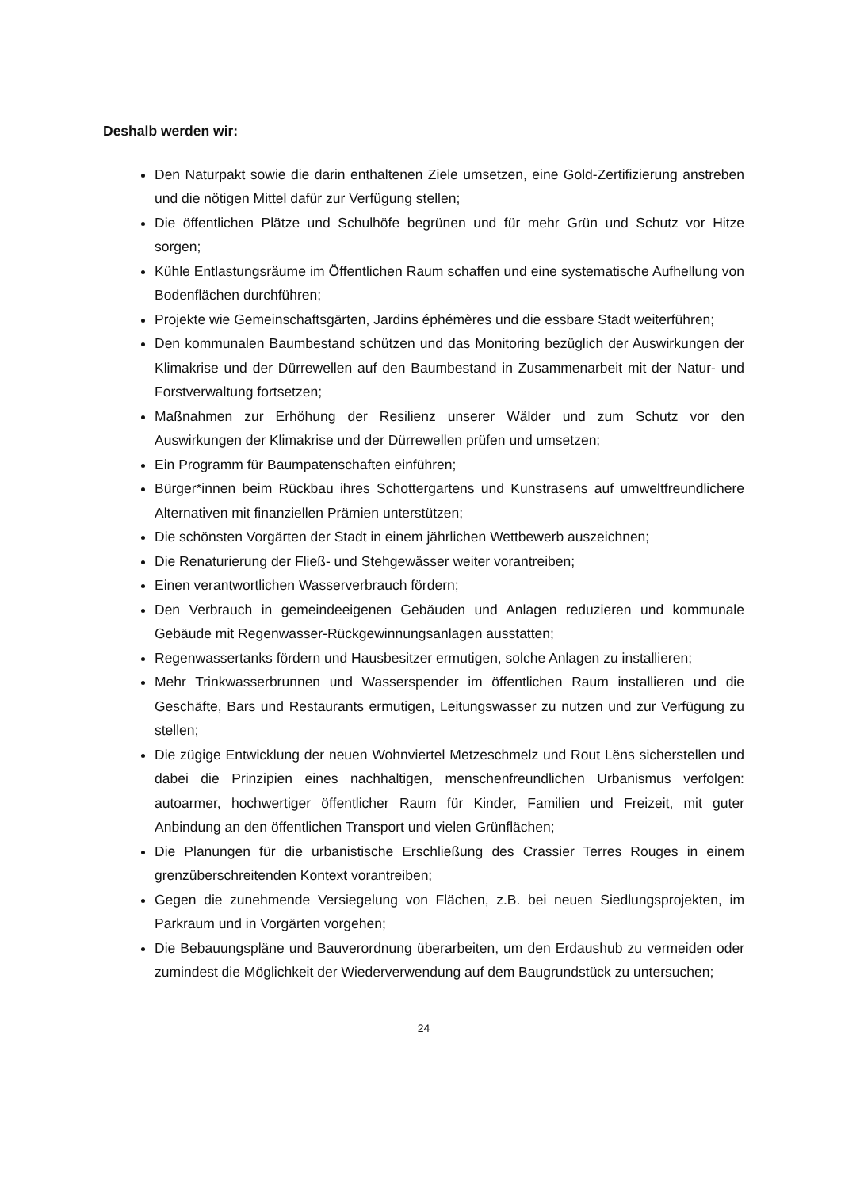Deshalb werden wir:
Den Naturpakt sowie die darin enthaltenen Ziele umsetzen, eine Gold-Zertifizierung anstreben und die nötigen Mittel dafür zur Verfügung stellen;
Die öffentlichen Plätze und Schulhöfe begrünen und für mehr Grün und Schutz vor Hitze sorgen;
Kühle Entlastungsräume im Öffentlichen Raum schaffen und eine systematische Aufhellung von Bodenflächen durchführen;
Projekte wie Gemeinschaftsgärten, Jardins éphémères und die essbare Stadt weiterführen;
Den kommunalen Baumbestand schützen und das Monitoring bezüglich der Auswirkungen der Klimakrise und der Dürrewellen auf den Baumbestand in Zusammenarbeit mit der Natur- und Forstverwaltung fortsetzen;
Maßnahmen zur Erhöhung der Resilienz unserer Wälder und zum Schutz vor den Auswirkungen der Klimakrise und der Dürrewellen prüfen und umsetzen;
Ein Programm für Baumpatenschaften einführen;
Bürger*innen beim Rückbau ihres Schottergartens und Kunstrasens auf umweltfreundlichere Alternativen mit finanziellen Prämien unterstützen;
Die schönsten Vorgärten der Stadt in einem jährlichen Wettbewerb auszeichnen;
Die Renaturierung der Fließ- und Stehgewässer weiter vorantreiben;
Einen verantwortlichen Wasserverbrauch fördern;
Den Verbrauch in gemeindeeigenen Gebäuden und Anlagen reduzieren und kommunale Gebäude mit Regenwasser-Rückgewinnungsanlagen ausstatten;
Regenwassertanks fördern und Hausbesitzer ermutigen, solche Anlagen zu installieren;
Mehr Trinkwasserbrunnen und Wasserspender im öffentlichen Raum installieren und die Geschäfte, Bars und Restaurants ermutigen, Leitungswasser zu nutzen und zur Verfügung zu stellen;
Die zügige Entwicklung der neuen Wohnviertel Metzeschmelz und Rout Lëns sicherstellen und dabei die Prinzipien eines nachhaltigen, menschenfreundlichen Urbanismus verfolgen: autoarmer, hochwertiger öffentlicher Raum für Kinder, Familien und Freizeit, mit guter Anbindung an den öffentlichen Transport und vielen Grünflächen;
Die Planungen für die urbanistische Erschließung des Crassier Terres Rouges in einem grenzüberschreitenden Kontext vorantreiben;
Gegen die zunehmende Versiegelung von Flächen, z.B. bei neuen Siedlungsprojekten, im Parkraum und in Vorgärten vorgehen;
Die Bebauungspläne und Bauverordnung überarbeiten, um den Erdaushub zu vermeiden oder zumindest die Möglichkeit der Wiederverwendung auf dem Baugrundstück zu untersuchen;
24